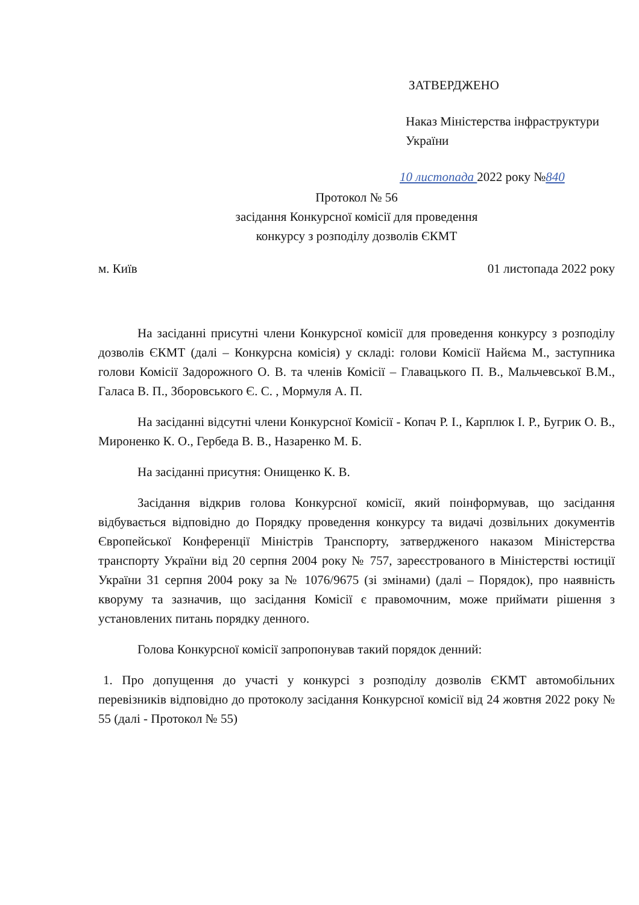ЗАТВЕРДЖЕНО
Наказ Міністерства інфраструктури
України
10 листопада 2022 року №840
Протокол № 56
засідання Конкурсної комісії для проведення
конкурсу з розподілу дозволів ЄКМТ
м. Київ 01 листопада 2022 року
На засіданні присутні члени Конкурсної комісії для проведення конкурсу з розподілу дозволів ЄКМТ (далі – Конкурсна комісія) у складі: голови Комісії Найєма М., заступника голови Комісії Задорожного О. В. та членів Комісії – Главацького П. В., Мальчевської В.М., Галаса В. П., Зборовського Є. С. , Мормуля А. П.
На засіданні відсутні члени Конкурсної Комісії - Копач Р. І., Карплюк І. Р., Бугрик О. В., Мироненко К. О., Гербеда В. В., Назаренко М. Б.
На засіданні присутня: Онищенко К. В.
Засідання відкрив голова Конкурсної комісії, який поінформував, що засідання відбувається відповідно до Порядку проведення конкурсу та видачі дозвільних документів Європейської Конференції Міністрів Транспорту, затвердженого наказом Міністерства транспорту України від 20 серпня 2004 року № 757, зареєстрованого в Міністерстві юстиції України 31 серпня 2004 року за № 1076/9675 (зі змінами) (далі – Порядок), про наявність кворуму та зазначив, що засідання Комісії є правомочним, може приймати рішення з установлених питань порядку денного.
Голова Конкурсної комісії запропонував такий порядок денний:
1. Про допущення до участі у конкурсі з розподілу дозволів ЄКМТ автомобільних перевізників відповідно до протоколу засідання Конкурсної комісії від 24 жовтня 2022 року № 55 (далі - Протокол № 55)